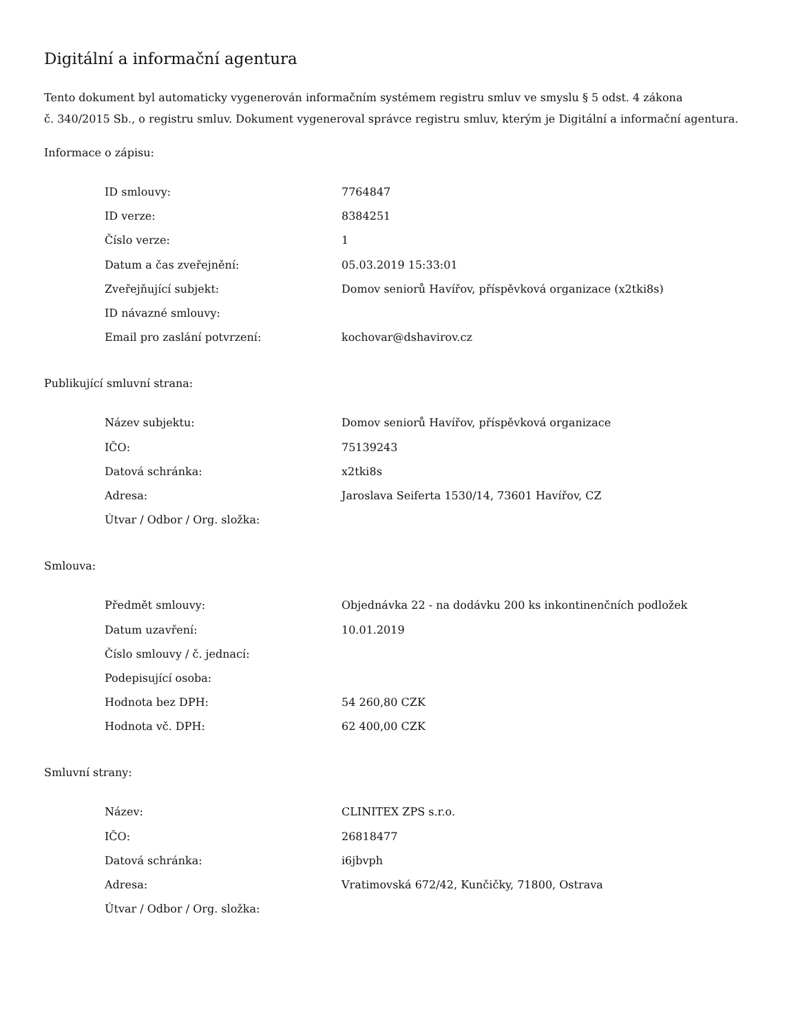Digitální a informační agentura
Tento dokument byl automaticky vygenerován informačním systémem registru smluv ve smyslu § 5 odst. 4 zákona
č. 340/2015 Sb., o registru smluv. Dokument vygeneroval správce registru smluv, kterým je Digitální a informační agentura.
Informace o zápisu:
| ID smlouvy: | 7764847 |
| ID verze: | 8384251 |
| Číslo verze: | 1 |
| Datum a čas zveřejnění: | 05.03.2019 15:33:01 |
| Zveřejňující subjekt: | Domov seniorů Havířov, příspěvková organizace (x2tki8s) |
| ID návazné smlouvy: | |
| Email pro zaslání potvrzení: | kochovar@dshavirov.cz |
Publikující smluvní strana:
| Název subjektu: | Domov seniorů Havířov, příspěvková organizace |
| IČO: | 75139243 |
| Datová schránka: | x2tki8s |
| Adresa: | Jaroslava Seiferta 1530/14, 73601 Havířov, CZ |
| Útvar / Odbor / Org. složka: | |
Smlouva:
| Předmět smlouvy: | Objednávka 22 - na dodávku 200 ks inkontinenčních podložek |
| Datum uzavření: | 10.01.2019 |
| Číslo smlouvy / č. jednací: | |
| Podepisující osoba: | |
| Hodnota bez DPH: | 54 260,80 CZK |
| Hodnota vč. DPH: | 62 400,00 CZK |
Smluvní strany:
| Název: | CLINITEX ZPS s.r.o. |
| IČO: | 26818477 |
| Datová schránka: | i6jbvph |
| Adresa: | Vratimovská 672/42, Kunčičky, 71800, Ostrava |
| Útvar / Odbor / Org. složka: | |